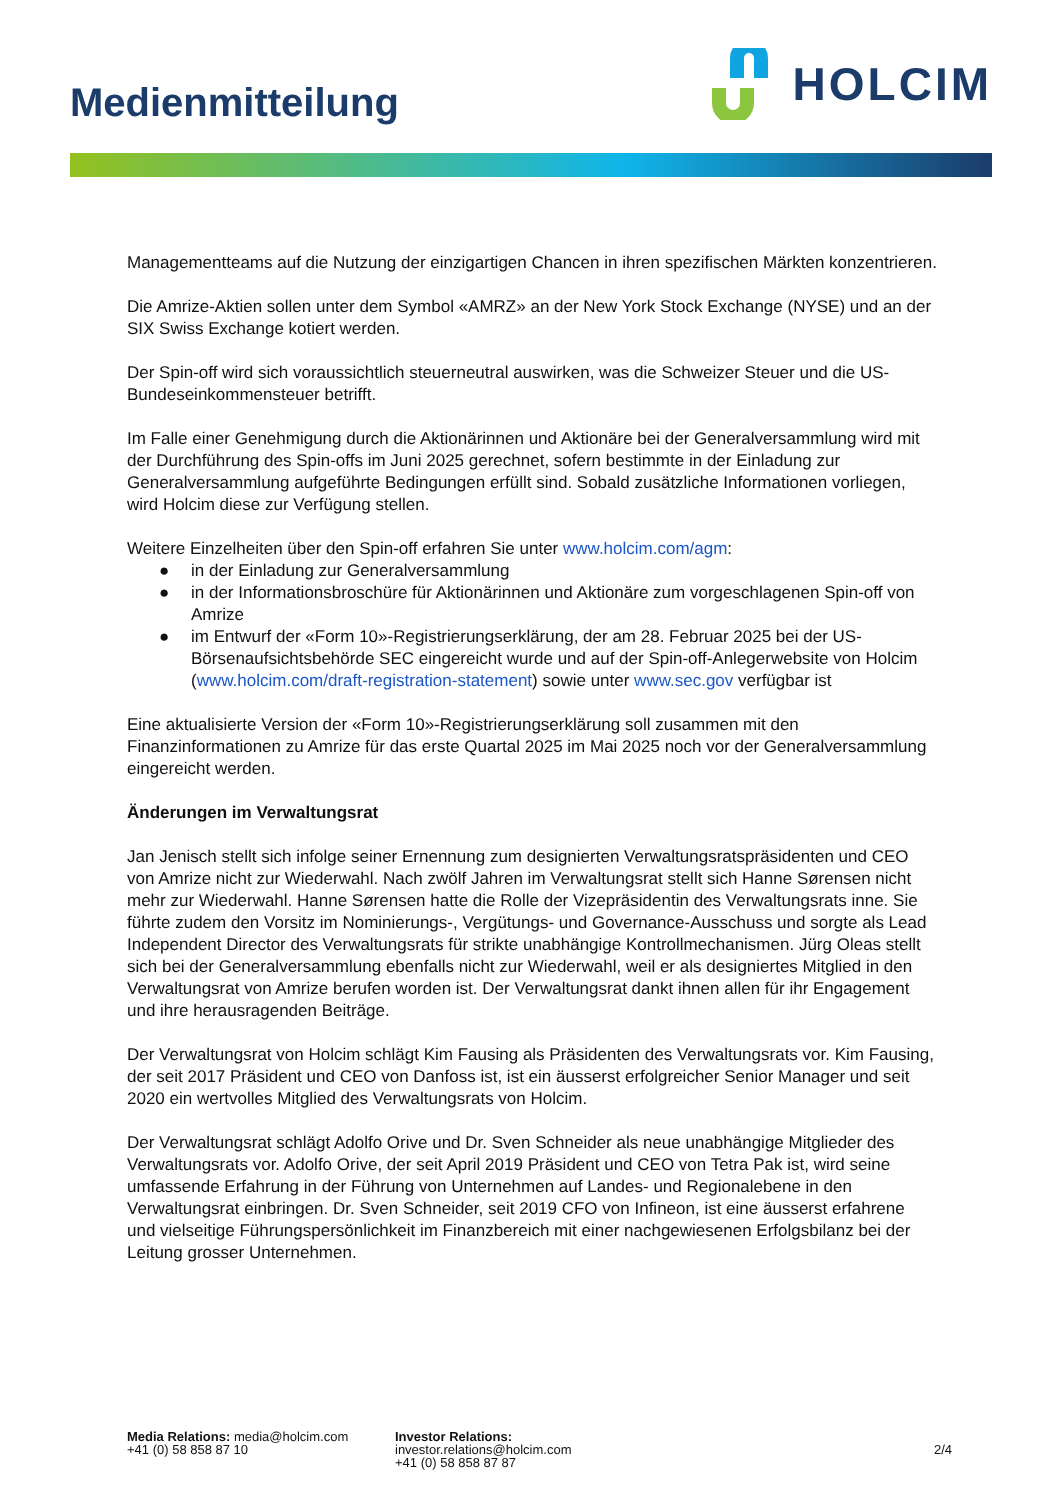Medienmitteilung
HOLCIM
Managementteams auf die Nutzung der einzigartigen Chancen in ihren spezifischen Märkten konzentrieren.
Die Amrize-Aktien sollen unter dem Symbol «AMRZ» an der New York Stock Exchange (NYSE) und an der SIX Swiss Exchange kotiert werden.
Der Spin-off wird sich voraussichtlich steuerneutral auswirken, was die Schweizer Steuer und die US-Bundeseinkommensteuer betrifft.
Im Falle einer Genehmigung durch die Aktionärinnen und Aktionäre bei der Generalversammlung wird mit der Durchführung des Spin-offs im Juni 2025 gerechnet, sofern bestimmte in der Einladung zur Generalversammlung aufgeführte Bedingungen erfüllt sind. Sobald zusätzliche Informationen vorliegen, wird Holcim diese zur Verfügung stellen.
Weitere Einzelheiten über den Spin-off erfahren Sie unter www.holcim.com/agm:
● in der Einladung zur Generalversammlung
● in der Informationsbroschüre für Aktionärinnen und Aktionäre zum vorgeschlagenen Spin-off von Amrize
● im Entwurf der «Form 10»-Registrierungserklärung, der am 28. Februar 2025 bei der US-Börsenaufsichtsbehörde SEC eingereicht wurde und auf der Spin-off-Anlegerwebsite von Holcim (www.holcim.com/draft-registration-statement) sowie unter www.sec.gov verfügbar ist
Eine aktualisierte Version der «Form 10»-Registrierungserklärung soll zusammen mit den Finanzinformationen zu Amrize für das erste Quartal 2025 im Mai 2025 noch vor der Generalversammlung eingereicht werden.
Änderungen im Verwaltungsrat
Jan Jenisch stellt sich infolge seiner Ernennung zum designierten Verwaltungsratspräsidenten und CEO von Amrize nicht zur Wiederwahl. Nach zwölf Jahren im Verwaltungsrat stellt sich Hanne Sørensen nicht mehr zur Wiederwahl. Hanne Sørensen hatte die Rolle der Vizepräsidentin des Verwaltungsrats inne. Sie führte zudem den Vorsitz im Nominierungs-, Vergütungs- und Governance-Ausschuss und sorgte als Lead Independent Director des Verwaltungsrats für strikte unabhängige Kontrollmechanismen. Jürg Oleas stellt sich bei der Generalversammlung ebenfalls nicht zur Wiederwahl, weil er als designiertes Mitglied in den Verwaltungsrat von Amrize berufen worden ist. Der Verwaltungsrat dankt ihnen allen für ihr Engagement und ihre herausragenden Beiträge.
Der Verwaltungsrat von Holcim schlägt Kim Fausing als Präsidenten des Verwaltungsrats vor. Kim Fausing, der seit 2017 Präsident und CEO von Danfoss ist, ist ein äusserst erfolgreicher Senior Manager und seit 2020 ein wertvolles Mitglied des Verwaltungsrats von Holcim.
Der Verwaltungsrat schlägt Adolfo Orive und Dr. Sven Schneider als neue unabhängige Mitglieder des Verwaltungsrats vor. Adolfo Orive, der seit April 2019 Präsident und CEO von Tetra Pak ist, wird seine umfassende Erfahrung in der Führung von Unternehmen auf Landes- und Regionalebene in den Verwaltungsrat einbringen. Dr. Sven Schneider, seit 2019 CFO von Infineon, ist eine äusserst erfahrene und vielseitige Führungspersönlichkeit im Finanzbereich mit einer nachgewiesenen Erfolgsbilanz bei der Leitung grosser Unternehmen.
Media Relations: media@holcim.com
+41 (0) 58 858 87 10
Investor Relations: investor.relations@holcim.com
+41 (0) 58 858 87 87
2/4